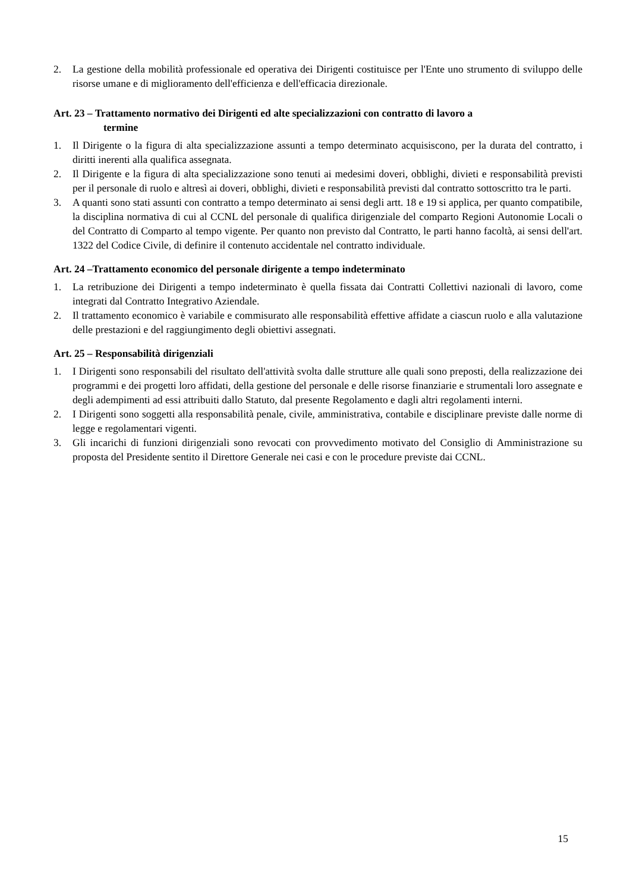2. La gestione della mobilità professionale ed operativa dei Dirigenti costituisce per l'Ente uno strumento di sviluppo delle risorse umane e di miglioramento dell'efficienza e dell'efficacia direzionale.
Art. 23 – Trattamento normativo dei Dirigenti ed alte specializzazioni con contratto di lavoro a
termine
1. Il Dirigente o la figura di alta specializzazione assunti a tempo determinato acquisiscono, per la durata del contratto, i diritti inerenti alla qualifica assegnata.
2. Il Dirigente e la figura di alta specializzazione sono tenuti ai medesimi doveri, obblighi, divieti e responsabilità previsti per il personale di ruolo e altresì ai doveri, obblighi, divieti e responsabilità previsti dal contratto sottoscritto tra le parti.
3. A quanti sono stati assunti con contratto a tempo determinato ai sensi degli artt. 18 e 19 si applica, per quanto compatibile, la disciplina normativa di cui al CCNL del personale di qualifica dirigenziale del comparto Regioni Autonomie Locali o del Contratto di Comparto al tempo vigente. Per quanto non previsto dal Contratto, le parti hanno facoltà, ai sensi dell'art. 1322 del Codice Civile, di definire il contenuto accidentale nel contratto individuale.
Art. 24 –Trattamento economico del personale dirigente a tempo indeterminato
1. La retribuzione dei Dirigenti a tempo indeterminato è quella fissata dai Contratti Collettivi nazionali di lavoro, come integrati dal Contratto Integrativo Aziendale.
2. Il trattamento economico è variabile e commisurato alle responsabilità effettive affidate a ciascun ruolo e alla valutazione delle prestazioni e del raggiungimento degli obiettivi assegnati.
Art. 25 – Responsabilità dirigenziali
1. I Dirigenti sono responsabili del risultato dell'attività svolta dalle strutture alle quali sono preposti, della realizzazione dei programmi e dei progetti loro affidati, della gestione del personale e delle risorse finanziarie e strumentali loro assegnate e degli adempimenti ad essi attribuiti dallo Statuto, dal presente Regolamento e dagli altri regolamenti interni.
2. I Dirigenti sono soggetti alla responsabilità penale, civile, amministrativa, contabile e disciplinare previste dalle norme di legge e regolamentari vigenti.
3. Gli incarichi di funzioni dirigenziali sono revocati con provvedimento motivato del Consiglio di Amministrazione su proposta del Presidente sentito il Direttore Generale nei casi e con le procedure previste dai CCNL.
15